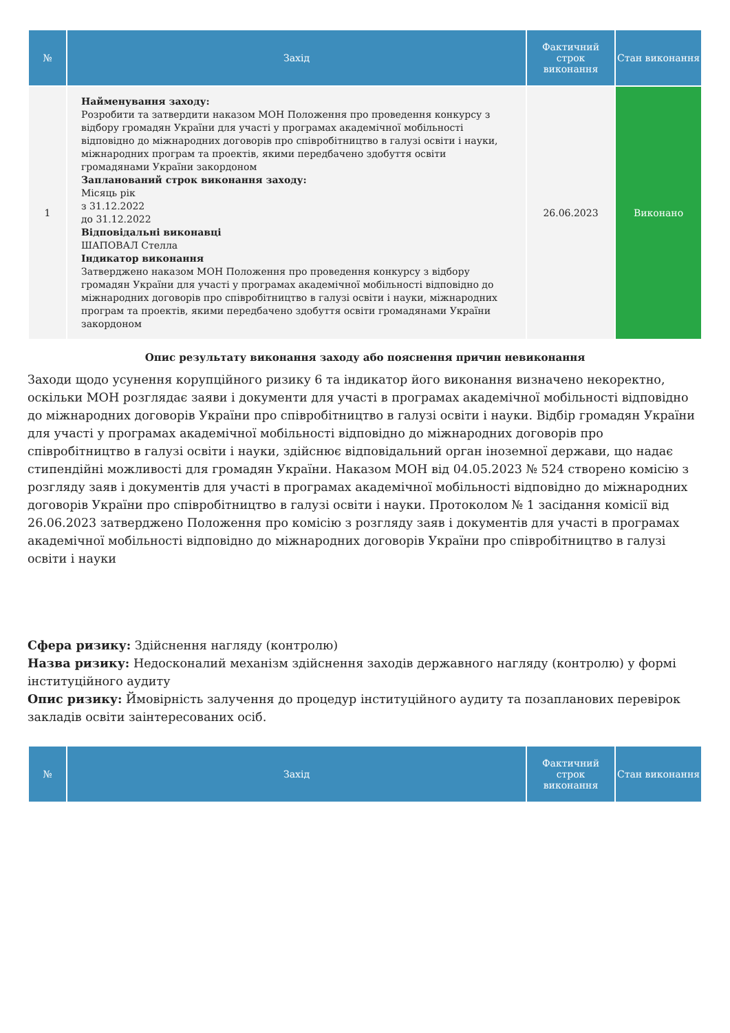| № | Захід | Фактичний строк виконання | Стан виконання |
| --- | --- | --- | --- |
| 1 | Найменування заходу: Розробити та затвердити наказом МОН Положення про проведення конкурсу з відбору громадян України для участі у програмах академічної мобільності відповідно до міжнародних договорів про співробітництво в галузі освіти і науки, міжнародних програм та проектів, якими передбачено здобуття освіти громадянами України закордоном Запланований строк виконання заходу: Місяць рік з 31.12.2022 до 31.12.2022 Відповідальні виконавці ШАПОВАЛ Стелла Індикатор виконання Затверджено наказом МОН Положення про проведення конкурсу з відбору громадян України для участі у програмах академічної мобільності відповідно до міжнародних договорів про співробітництво в галузі освіти і науки, міжнародних програм та проектів, якими передбачено здобуття освіти громадянами України закордоном | 26.06.2023 | Виконано |
Опис результату виконання заходу або пояснення причин невиконання
Заходи щодо усунення корупційного ризику 6 та індикатор його виконання визначено некоректно, оскільки МОН розглядає заяви і документи для участі в програмах академічної мобільності відповідно до міжнародних договорів України про співробітництво в галузі освіти і науки. Відбір громадян України для участі у програмах академічної мобільності відповідно до міжнародних договорів про співробітництво в галузі освіти і науки, здійснює відповідальний орган іноземної держави, що надає стипендійні можливості для громадян України. Наказом МОН від 04.05.2023 № 524 створено комісію з розгляду заяв і документів для участі в програмах академічної мобільності відповідно до міжнародних договорів України про співробітництво в галузі освіти і науки. Протоколом № 1 засідання комісії від 26.06.2023 затверджено Положення про комісію з розгляду заяв і документів для участі в програмах академічної мобільності відповідно до міжнародних договорів України про співробітництво в галузі освіти і науки
Сфера ризику: Здійснення нагляду (контролю)
Назва ризику: Недосконалий механізм здійснення заходів державного нагляду (контролю) у формі інституційного аудиту
Опис ризику: Ймовірність залучення до процедур інституційного аудиту та позапланових перевірок закладів освіти заінтересованих осіб.
| № | Захід | Фактичний строк виконання | Стан виконання |
| --- | --- | --- | --- |